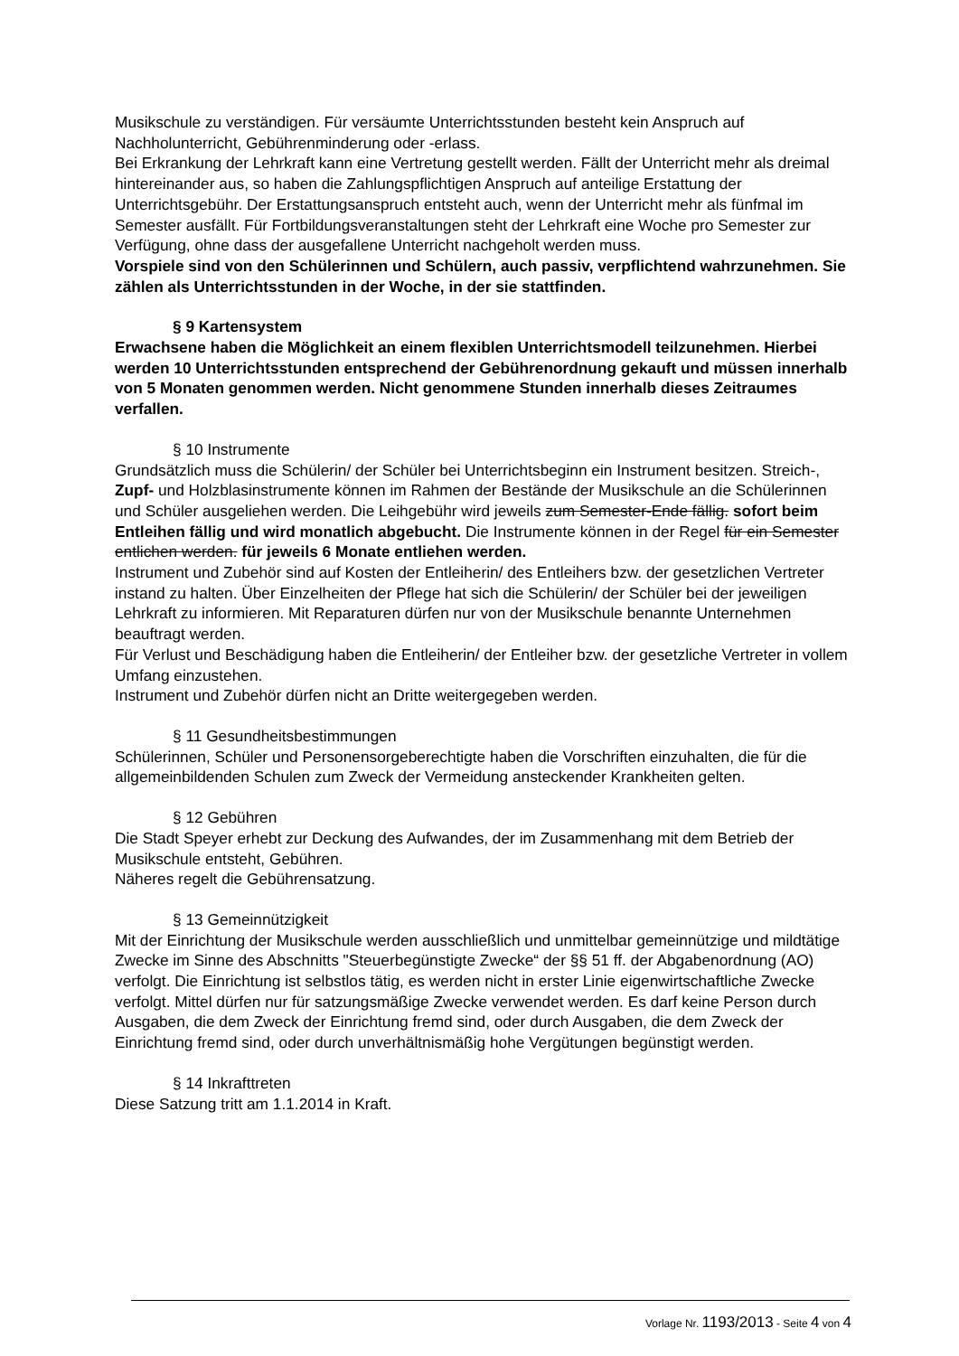Musikschule zu verständigen. Für versäumte Unterrichtsstunden besteht kein Anspruch auf Nachholunterricht, Gebührenminderung oder -erlass.
Bei Erkrankung der Lehrkraft kann eine Vertretung gestellt werden. Fällt der Unterricht mehr als dreimal hintereinander aus, so haben die Zahlungspflichtigen Anspruch auf anteilige Erstattung der Unterrichtsgebühr. Der Erstattungsanspruch entsteht auch, wenn der Unterricht mehr als fünfmal im Semester ausfällt. Für Fortbildungsveranstaltungen steht der Lehrkraft eine Woche pro Semester zur Verfügung, ohne dass der ausgefallene Unterricht nachgeholt werden muss.
Vorspiele sind von den Schülerinnen und Schülern, auch passiv, verpflichtend wahrzunehmen. Sie zählen als Unterrichtsstunden in der Woche, in der sie stattfinden.
§ 9 Kartensystem
Erwachsene haben die Möglichkeit an einem flexiblen Unterrichtsmodell teilzunehmen. Hierbei werden 10 Unterrichtsstunden entsprechend der Gebührenordnung gekauft und müssen innerhalb von 5 Monaten genommen werden. Nicht genommene Stunden innerhalb dieses Zeitraumes verfallen.
§ 10 Instrumente
Grundsätzlich muss die Schülerin/ der Schüler bei Unterrichtsbeginn ein Instrument besitzen. Streich-, Zupf- und Holzblasinstrumente können im Rahmen der Bestände der Musikschule an die Schülerinnen und Schüler ausgeliehen werden. Die Leihgebühr wird jeweils zum Semester-Ende fällig. sofort beim Entleihen fällig und wird monatlich abgebucht. Die Instrumente können in der Regel für ein Semester entlichen werden. für jeweils 6 Monate entliehen werden.
Instrument und Zubehör sind auf Kosten der Entleiherin/ des Entleihers bzw. der gesetzlichen Vertreter instand zu halten. Über Einzelheiten der Pflege hat sich die Schülerin/ der Schüler bei der jeweiligen Lehrkraft zu informieren. Mit Reparaturen dürfen nur von der Musikschule benannte Unternehmen beauftragt werden.
Für Verlust und Beschädigung haben die Entleiherin/ der Entleiher bzw. der gesetzliche Vertreter in vollem Umfang einzustehen.
Instrument und Zubehör dürfen nicht an Dritte weitergegeben werden.
§ 11 Gesundheitsbestimmungen
Schülerinnen, Schüler und Personensorgeberechtigte haben die Vorschriften einzuhalten, die für die allgemeinbildenden Schulen zum Zweck der Vermeidung ansteckender Krankheiten gelten.
§ 12 Gebühren
Die Stadt Speyer erhebt zur Deckung des Aufwandes, der im Zusammenhang mit dem Betrieb der Musikschule entsteht, Gebühren.
Näheres regelt die Gebührensatzung.
§ 13 Gemeinnützigkeit
Mit der Einrichtung der Musikschule werden ausschließlich und unmittelbar gemeinnützige und mildtätige Zwecke im Sinne des Abschnitts "Steuerbegünstigte Zwecke“ der §§ 51 ff. der Abgabenordnung (AO) verfolgt. Die Einrichtung ist selbstlos tätig, es werden nicht in erster Linie eigenwirtschaftliche Zwecke verfolgt. Mittel dürfen nur für satzungsmäßige Zwecke verwendet werden. Es darf keine Person durch Ausgaben, die dem Zweck der Einrichtung fremd sind, oder durch Ausgaben, die dem Zweck der Einrichtung fremd sind, oder durch unverhältnismäßig hohe Vergütungen begünstigt werden.
§ 14 Inkrafttreten
Diese Satzung tritt am 1.1.2014 in Kraft.
Vorlage Nr. 1193/2013 - Seite 4 von 4